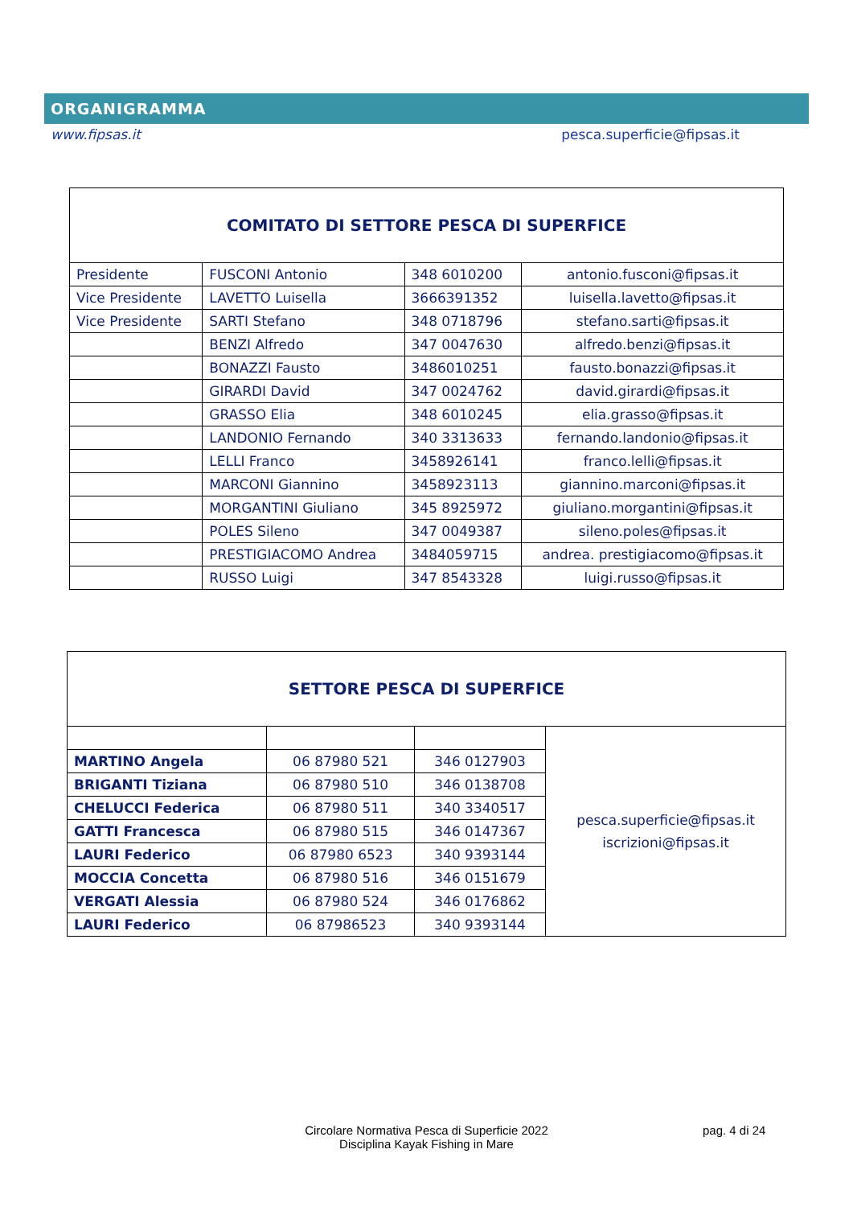ORGANIGRAMMA
www.fipsas.it pesca.superficie@fipsas.it
| COMITATO DI SETTORE PESCA DI SUPERFICE | | | |
| Presidente | FUSCONI Antonio | 348 6010200 | antonio.fusconi@fipsas.it |
| Vice Presidente | LAVETTO Luisella | 3666391352 | luisella.lavetto@fipsas.it |
| Vice Presidente | SARTI Stefano | 348 0718796 | stefano.sarti@fipsas.it |
| | BENZI Alfredo | 347 0047630 | alfredo.benzi@fipsas.it |
| | BONAZZI Fausto | 3486010251 | fausto.bonazzi@fipsas.it |
| | GIRARDI David | 347 0024762 | david.girardi@fipsas.it |
| | GRASSO Elia | 348 6010245 | elia.grasso@fipsas.it |
| | LANDONIO Fernando | 340 3313633 | fernando.landonio@fipsas.it |
| | LELLI Franco | 3458926141 | franco.lelli@fipsas.it |
| | MARCONI Giannino | 3458923113 | giannino.marconi@fipsas.it |
| | MORGANTINI Giuliano | 345 8925972 | giuliano.morgantini@fipsas.it |
| | POLES Sileno | 347 0049387 | sileno.poles@fipsas.it |
| | PRESTIGIACOMO Andrea | 3484059715 | andrea. prestigiacomo@fipsas.it |
| | RUSSO Luigi | 347 8543328 | luigi.russo@fipsas.it |
| SETTORE PESCA DI SUPERFICE | | | |
| | | | pesca.superficie@fipsas.it iscrizioni@fipsas.it |
| MARTINO Angela | 06 87980 521 | 346 0127903 | |
| BRIGANTI Tiziana | 06 87980 510 | 346 0138708 | |
| CHELUCCI Federica | 06 87980 511 | 340 3340517 | |
| GATTI Francesca | 06 87980 515 | 346 0147367 | |
| LAURI Federico | 06 87980 6523 | 340 9393144 | |
| MOCCIA Concetta | 06 87980 516 | 346 0151679 | |
| VERGATI Alessia | 06 87980 524 | 346 0176862 | |
| LAURI Federico | 06 87986523 | 340 9393144 | |
Circolare Normativa Pesca di Superficie 2022 pag. 4 di 24
Disciplina Kayak Fishing in Mare